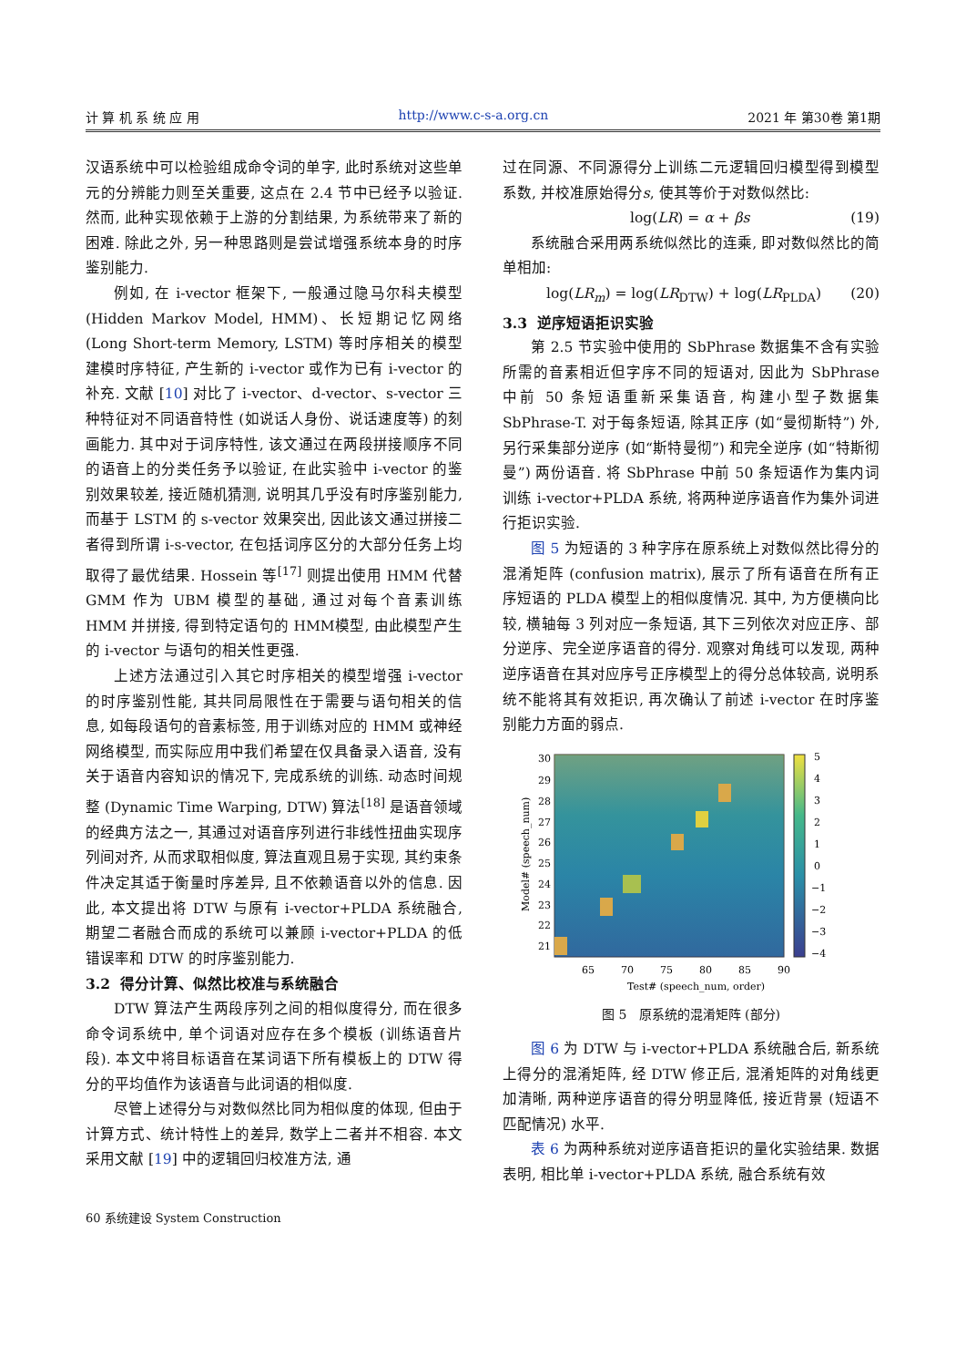计 算 机 系 统 应 用 http://www.c-s-a.org.cn 2021 年 第30卷 第1期
汉语系统中可以检验组成命令词的单字, 此时系统对这些单元的分辨能力则至关重要, 这点在 2.4 节中已经予以验证. 然而, 此种实现依赖于上游的分割结果, 为系统带来了新的困难. 除此之外, 另一种思路则是尝试增强系统本身的时序鉴别能力.
例如, 在 i-vector 框架下, 一般通过隐马尔科夫模型 (Hidden Markov Model, HMM)、长短期记忆网络 (Long Short-term Memory, LSTM) 等时序相关的模型建模时序特征, 产生新的 i-vector 或作为已有 i-vector 的补充. 文献 [10] 对比了 i-vector、d-vector、s-vector 三种特征对不同语音特性 (如说话人身份、说话速度等) 的刻画能力. 其中对于词序特性, 该文通过在两段拼接顺序不同的语音上的分类任务予以验证, 在此实验中 i-vector 的鉴别效果较差, 接近随机猜测, 说明其几乎没有时序鉴别能力, 而基于 LSTM 的 s-vector 效果突出, 因此该文通过拼接二者得到所谓 i-s-vector, 在包括词序区分的大部分任务上均取得了最优结果. Hossein 等<sup>[17]</sup> 则提出使用 HMM 代替 GMM 作为 UBM 模型的基础, 通过对每个音素训练 HMM 并拼接, 得到特定语句的 HMM模型, 由此模型产生的 i-vector 与语句的相关性更强.
上述方法通过引入其它时序相关的模型增强 i-vector 的时序鉴别性能, 其共同局限性在于需要与语句相关的信息, 如每段语句的音素标签, 用于训练对应的 HMM 或神经网络模型, 而实际应用中我们希望在仅具备录入语音, 没有关于语音内容知识的情况下, 完成系统的训练. 动态时间规整 (Dynamic Time Warping, DTW) 算法<sup>[18]</sup> 是语音领域的经典方法之一, 其通过对语音序列进行非线性扭曲实现序列间对齐, 从而求取相似度, 算法直观且易于实现, 其约束条件决定其适于衡量时序差异, 且不依赖语音以外的信息. 因此, 本文提出将 DTW 与原有 i-vector+PLDA 系统融合, 期望二者融合而成的系统可以兼顾 i-vector+PLDA 的低错误率和 DTW 的时序鉴别能力.
3.2 得分计算、似然比校准与系统融合
DTW 算法产生两段序列之间的相似度得分, 而在很多命令词系统中, 单个词语对应存在多个模板 (训练语音片段). 本文中将目标语音在某词语下所有模板上的 DTW 得分的平均值作为该语音与此词语的相似度.
尽管上述得分与对数似然比同为相似度的体现, 但由于计算方式、统计特性上的差异, 数学上二者并不相容. 本文采用文献 [19] 中的逻辑回归校准方法, 通
过在同源、不同源得分上训练二元逻辑回归模型得到模型系数, 并校准原始得分s, 使其等价于对数似然比:
log(LR) = α + βs (19)
系统融合采用两系统似然比的连乘, 即对数似然比的简单相加:
log(LR<sub>m</sub>) = log(LR<sub>DTW</sub>) + log(LR<sub>PLDA</sub>) (20)
3.3 逆序短语拒识实验
第 2.5 节实验中使用的 SbPhrase 数据集不含有实验所需的音素相近但字序不同的短语对, 因此为 SbPhrase 中前 50 条短语重新采集语音, 构建小型子数据集 SbPhrase-T. 对于每条短语, 除其正序 (如“曼彻斯特”) 外, 另行采集部分逆序 (如“斯特曼彻”) 和完全逆序 (如“特斯彻曼”) 两份语音. 将 SbPhrase 中前 50 条短语作为集内词训练 i-vector+PLDA 系统, 将两种逆序语音作为集外词进行拒识实验.
图 5 为短语的 3 种字序在原系统上对数似然比得分的混淆矩阵 (confusion matrix), 展示了所有语音在所有正序短语的 PLDA 模型上的相似度情况. 其中, 为方便横向比较, 横轴每 3 列对应一条短语, 其下三列依次对应正序、部分逆序、完全逆序语音的得分. 观察对角线可以发现, 两种逆序语音在其对应序号正序模型上的得分总体较高, 说明系统不能将其有效拒识, 再次确认了前述 i-vector 在时序鉴别能力方面的弱点.
30
29
28
27
26
25
24
23
22
21
65
70
75
80
85
90
5
4
3
2
1
0
−1
−2
−3
−4
Test# (speech_num, order)
Model# (speech_num)
图 5 原系统的混淆矩阵 (部分)
图 6 为 DTW 与 i-vector+PLDA 系统融合后, 新系统上得分的混淆矩阵, 经 DTW 修正后, 混淆矩阵的对角线更加清晰, 两种逆序语音的得分明显降低, 接近背景 (短语不匹配情况) 水平.
表 6 为两种系统对逆序语音拒识的量化实验结果. 数据表明, 相比单 i-vector+PLDA 系统, 融合系统有效
60 系统建设 System Construction